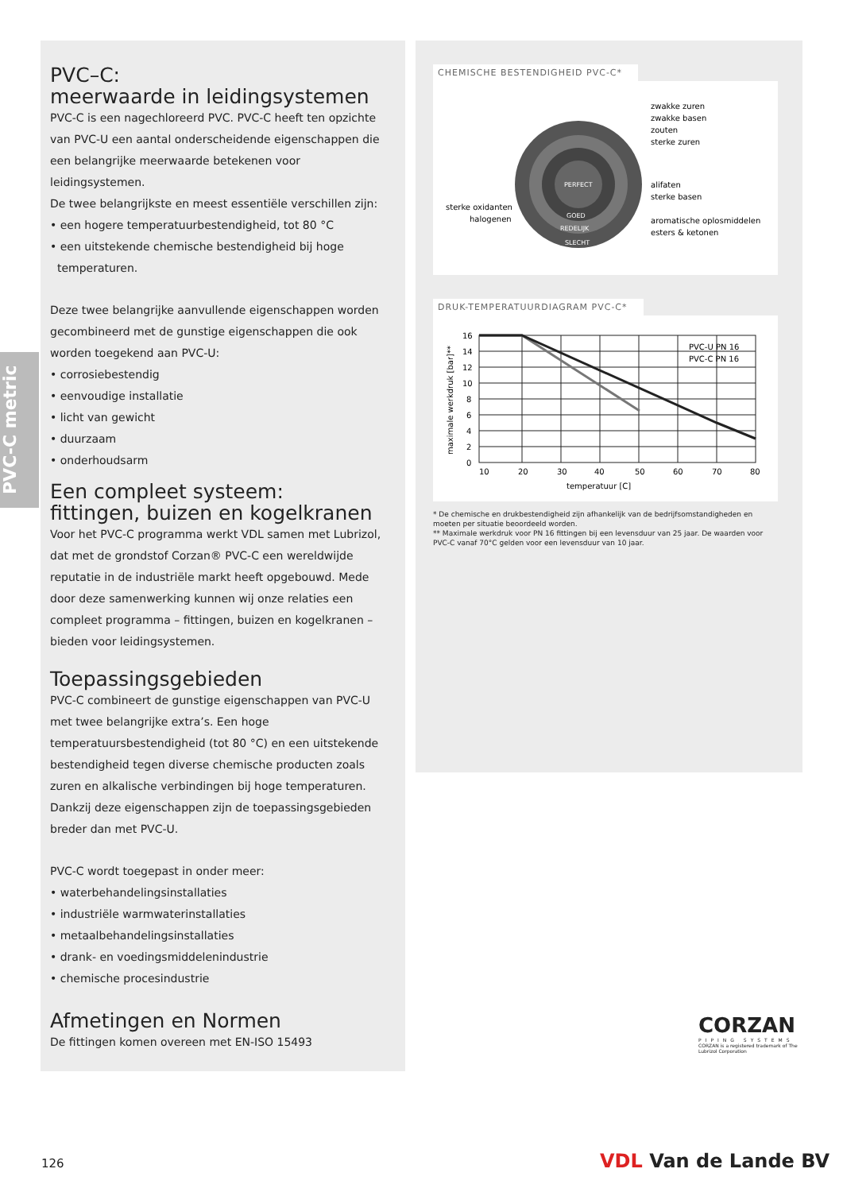PVC-C metric
PVC–C:
meerwaarde in leidingsystemen
PVC-C is een nagechloreerd PVC. PVC-C heeft ten opzichte van PVC-U een aantal onderscheidende eigenschappen die een belangrijke meerwaarde betekenen voor leidingsystemen.
De twee belangrijkste en meest essentiële verschillen zijn:
• een hogere temperatuurbestendigheid, tot 80 °C
• een uitstekende chemische bestendigheid bij hoge
temperaturen.
Deze twee belangrijke aanvullende eigenschappen worden gecombineerd met de gunstige eigenschappen die ook worden toegekend aan PVC-U:
• corrosiebestendig
• eenvoudige installatie
• licht van gewicht
• duurzaam
• onderhoudsarm
Een compleet systeem:
fittingen, buizen en kogelkranen
Voor het PVC-C programma werkt VDL samen met Lubrizol, dat met de grondstof Corzan® PVC-C een wereldwijde reputatie in de industriële markt heeft opgebouwd. Mede door deze samenwerking kunnen wij onze relaties een compleet programma – fittingen, buizen en kogelkranen – bieden voor leidingsystemen.
Toepassingsgebieden
PVC-C combineert de gunstige eigenschappen van PVC-U met twee belangrijke extra’s. Een hoge temperatuursbestendigheid (tot 80 °C) en een uitstekende bestendigheid tegen diverse chemische producten zoals zuren en alkalische verbindingen bij hoge temperaturen. Dankzij deze eigenschappen zijn de toepassingsgebieden breder dan met PVC-U.
PVC-C wordt toegepast in onder meer:
• waterbehandelingsinstallaties
• industriële warmwaterinstallaties
• metaalbehandelingsinstallaties
• drank- en voedingsmiddelenindustrie
• chemische procesindustrie
Afmetingen en Normen
De fittingen komen overeen met EN-ISO 15493
CHEMISCHE BESTENDIGHEID PVC-C*
PERFECT
GOED
REDELIJK
SLECHT
zwakke zuren
zwakke basen
zouten
sterke zuren
alifaten
sterke basen
aromatische oplosmiddelen
esters & ketonen
sterke oxidanten
halogenen
DRUK-TEMPERATUURDIAGRAM PVC-C*
16
14
12
10
8
6
4
2
0
10
20
30
40
50
60
70
80
temperatuur [C]
PVC-U PN 16
PVC-C PN 16
maximale werkdruk [bar]**
* De chemische en drukbestendigheid zijn afhankelijk van de bedrijfsomstandigheden en moeten per situatie beoordeeld worden.
** Maximale werkdruk voor PN 16 fittingen bij een levensduur van 25 jaar. De waarden voor PVC-C vanaf 70°C gelden voor een levensduur van 10 jaar.
CORZAN
PIPING SYSTEMS
CORZAN is a registered trademark of The Lubrizol Corporation
126 VDL Van de Lande BV